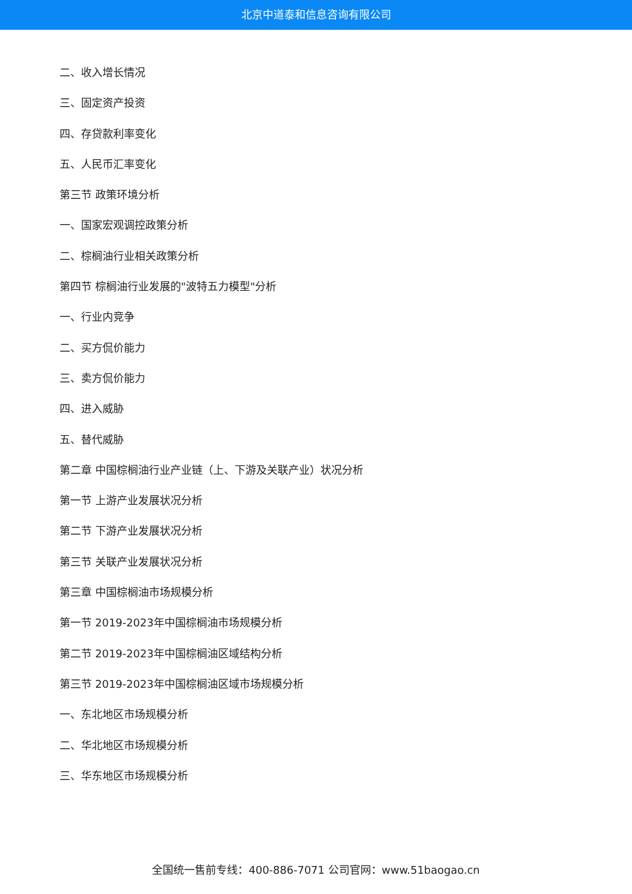北京中道泰和信息咨询有限公司
二、收入增长情况
三、固定资产投资
四、存贷款利率变化
五、人民币汇率变化
第三节 政策环境分析
一、国家宏观调控政策分析
二、棕榈油行业相关政策分析
第四节 棕榈油行业发展的"波特五力模型"分析
一、行业内竞争
二、买方侃价能力
三、卖方侃价能力
四、进入威胁
五、替代威胁
第二章 中国棕榈油行业产业链（上、下游及关联产业）状况分析
第一节 上游产业发展状况分析
第二节 下游产业发展状况分析
第三节 关联产业发展状况分析
第三章 中国棕榈油市场规模分析
第一节 2019-2023年中国棕榈油市场规模分析
第二节 2019-2023年中国棕榈油区域结构分析
第三节 2019-2023年中国棕榈油区域市场规模分析
一、东北地区市场规模分析
二、华北地区市场规模分析
三、华东地区市场规模分析
全国统一售前专线：400-886-7071 公司官网：www.51baogao.cn